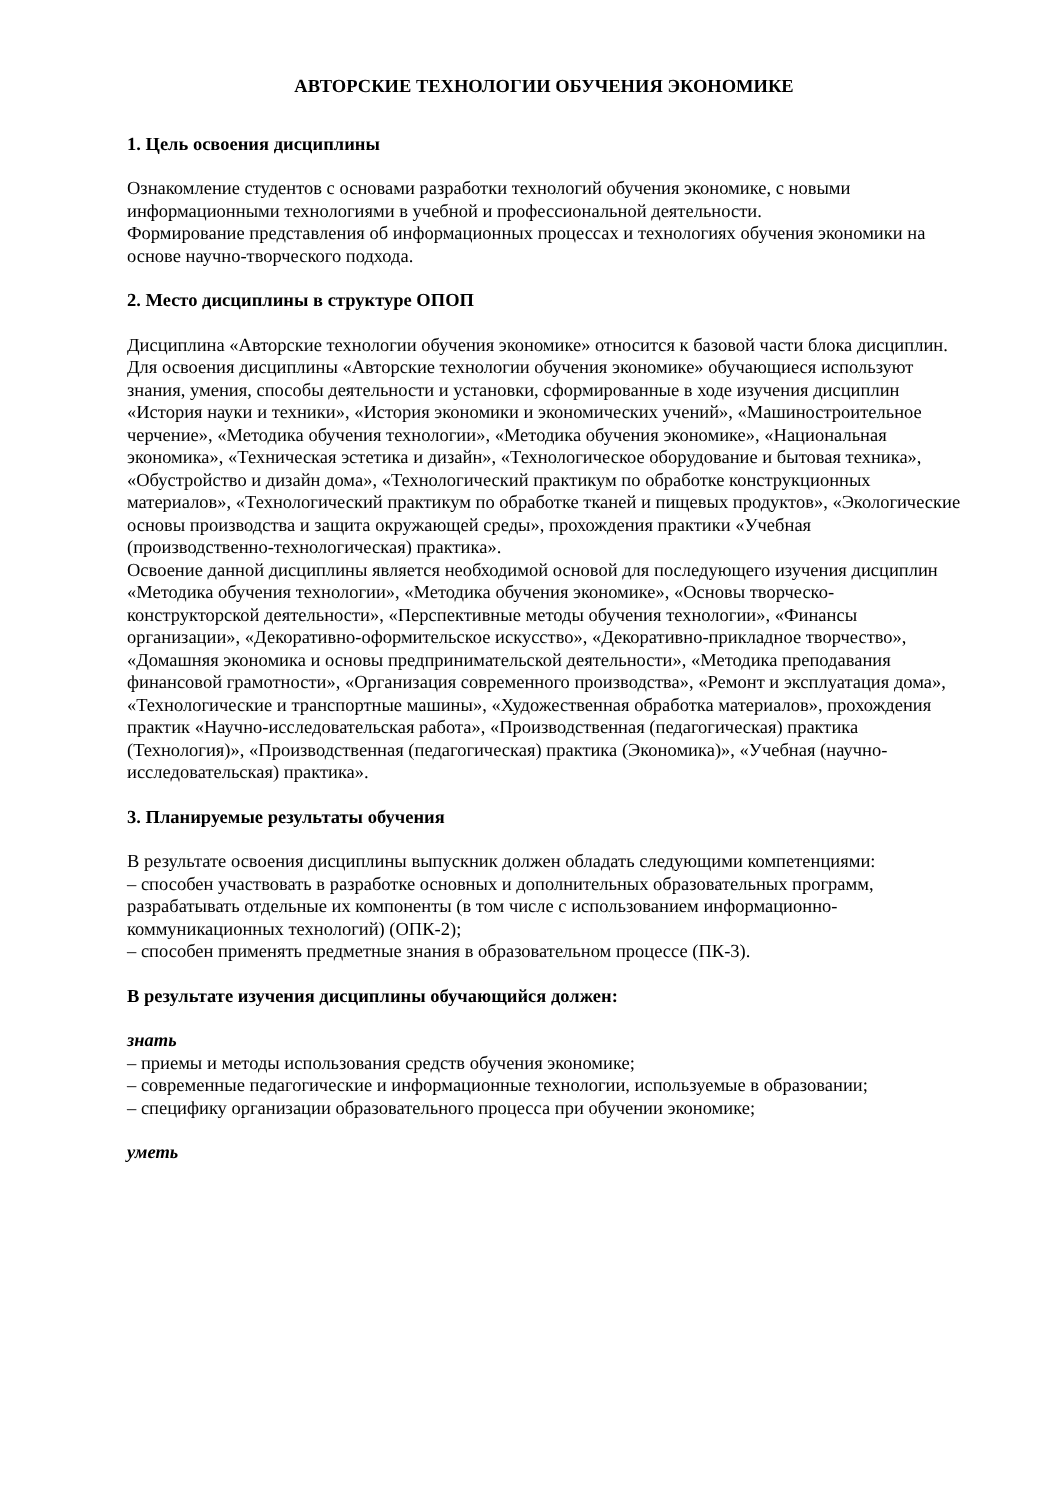АВТОРСКИЕ ТЕХНОЛОГИИ ОБУЧЕНИЯ ЭКОНОМИКЕ
1. Цель освоения дисциплины
Ознакомление студентов с основами разработки технологий обучения экономике, с новыми информационными технологиями в учебной и профессиональной деятельности.
Формирование представления об информационных процессах и технологиях обучения экономики на основе научно-творческого подхода.
2. Место дисциплины в структуре ОПОП
Дисциплина «Авторские технологии обучения экономике» относится к базовой части блока дисциплин.
Для освоения дисциплины «Авторские технологии обучения экономике» обучающиеся используют знания, умения, способы деятельности и установки, сформированные в ходе изучения дисциплин «История науки и техники», «История экономики и экономических учений», «Машиностроительное черчение», «Методика обучения технологии», «Методика обучения экономике», «Национальная экономика», «Техническая эстетика и дизайн», «Технологическое оборудование и бытовая техника», «Обустройство и дизайн дома», «Технологический практикум по обработке конструкционных материалов», «Технологический практикум по обработке тканей и пищевых продуктов», «Экологические основы производства и защита окружающей среды», прохождения практики «Учебная (производственно-технологическая) практика».
Освоение данной дисциплины является необходимой основой для последующего изучения дисциплин «Методика обучения технологии», «Методика обучения экономике», «Основы творческо-конструкторской деятельности», «Перспективные методы обучения технологии», «Финансы организации», «Декоративно-оформительское искусство», «Декоративно-прикладное творчество», «Домашняя экономика и основы предпринимательской деятельности», «Методика преподавания финансовой грамотности», «Организация современного производства», «Ремонт и эксплуатация дома», «Технологические и транспортные машины», «Художественная обработка материалов», прохождения практик «Научно-исследовательская работа», «Производственная (педагогическая) практика (Технология)», «Производственная (педагогическая) практика (Экономика)», «Учебная (научно-исследовательская) практика».
3. Планируемые результаты обучения
В результате освоения дисциплины выпускник должен обладать следующими компетенциями:
– способен участвовать в разработке основных и дополнительных образовательных программ, разрабатывать отдельные их компоненты (в том числе с использованием информационно-коммуникационных технологий) (ОПК-2);
– способен применять предметные знания в образовательном процессе (ПК-3).
В результате изучения дисциплины обучающийся должен:
знать
– приемы и методы использования средств обучения экономике;
– современные педагогические и информационные технологии, используемые в образовании;
– специфику организации образовательного процесса при обучении экономике;
уметь